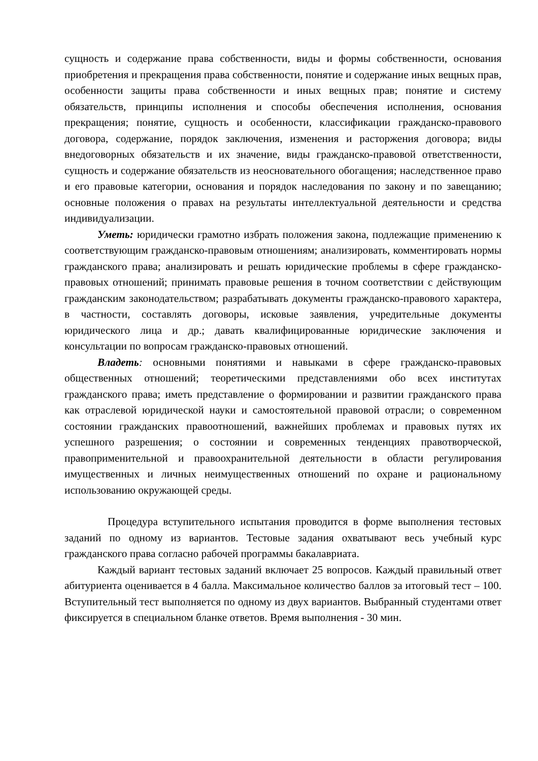сущность и содержание права собственности, виды и формы собственности, основания приобретения и прекращения права собственности, понятие и содержание иных вещных прав, особенности защиты права собственности и иных вещных прав; понятие и систему обязательств, принципы исполнения и способы обеспечения исполнения, основания прекращения; понятие, сущность и особенности, классификации гражданско-правового договора, содержание, порядок заключения, изменения и расторжения договора; виды внедоговорных обязательств и их значение, виды гражданско-правовой ответственности, сущность и содержание обязательств из неосновательного обогащения; наследственное право и его правовые категории, основания и порядок наследования по закону и по завещанию; основные положения о правах на результаты интеллектуальной деятельности и средства индивидуализации.
Уметь: юридически грамотно избрать положения закона, подлежащие применению к соответствующим гражданско-правовым отношениям; анализировать, комментировать нормы гражданского права; анализировать и решать юридические проблемы в сфере гражданско-правовых отношений; принимать правовые решения в точном соответствии с действующим гражданским законодательством; разрабатывать документы гражданско-правового характера, в частности, составлять договоры, исковые заявления, учредительные документы юридического лица и др.; давать квалифицированные юридические заключения и консультации по вопросам гражданско-правовых отношений.
Владеть: основными понятиями и навыками в сфере гражданско-правовых общественных отношений; теоретическими представлениями обо всех институтах гражданского права; иметь представление о формировании и развитии гражданского права как отраслевой юридической науки и самостоятельной правовой отрасли; о современном состоянии гражданских правоотношений, важнейших проблемах и правовых путях их успешного разрешения; о состоянии и современных тенденциях правотворческой, правоприменительной и правоохранительной деятельности в области регулирования имущественных и личных неимущественных отношений по охране и рациональному использованию окружающей среды.
Процедура вступительного испытания проводится в форме выполнения тестовых заданий по одному из вариантов. Тестовые задания охватывают весь учебный курс гражданского права согласно рабочей программы бакалавриата.
Каждый вариант тестовых заданий включает 25 вопросов. Каждый правильный ответ абитуриента оценивается в 4 балла. Максимальное количество баллов за итоговый тест – 100. Вступительный тест выполняется по одному из двух вариантов. Выбранный студентами ответ фиксируется в специальном бланке ответов. Время выполнения - 30 мин.